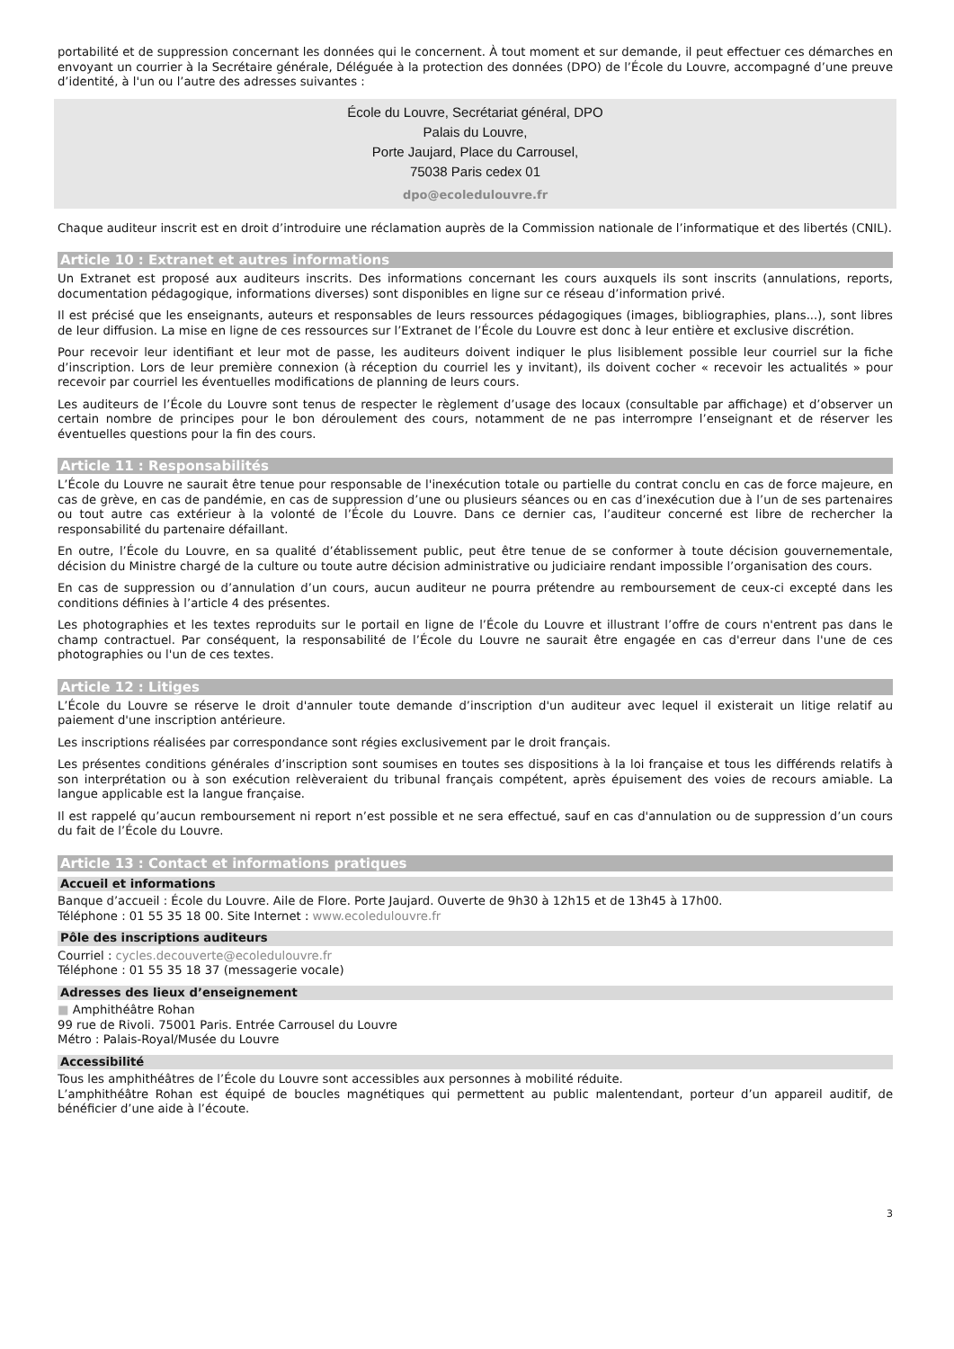portabilité et de suppression concernant les données qui le concernent. À tout moment et sur demande, il peut effectuer ces démarches en envoyant un courrier à la Secrétaire générale, Déléguée à la protection des données (DPO) de l’École du Louvre, accompagné d’une preuve d’identité, à l'un ou l’autre des adresses suivantes :
École du Louvre, Secrétariat général, DPO
Palais du Louvre,
Porte Jaujard, Place du Carrousel,
75038 Paris cedex 01
dpo@ecoledulouvre.fr
Chaque auditeur inscrit est en droit d’introduire une réclamation auprès de la Commission nationale de l’informatique et des libertés (CNIL).
Article 10 : Extranet et autres informations
Un Extranet est proposé aux auditeurs inscrits. Des informations concernant les cours auxquels ils sont inscrits (annulations, reports, documentation pédagogique, informations diverses) sont disponibles en ligne sur ce réseau d’information privé.
Il est précisé que les enseignants, auteurs et responsables de leurs ressources pédagogiques (images, bibliographies, plans...), sont libres de leur diffusion. La mise en ligne de ces ressources sur l’Extranet de l’École du Louvre est donc à leur entière et exclusive discrétion.
Pour recevoir leur identifiant et leur mot de passe, les auditeurs doivent indiquer le plus lisiblement possible leur courriel sur la fiche d’inscription. Lors de leur première connexion (à réception du courriel les y invitant), ils doivent cocher « recevoir les actualités » pour recevoir par courriel les éventuelles modifications de planning de leurs cours.
Les auditeurs de l’École du Louvre sont tenus de respecter le règlement d’usage des locaux (consultable par affichage) et d’observer un certain nombre de principes pour le bon déroulement des cours, notamment de ne pas interrompre l’enseignant et de réserver les éventuelles questions pour la fin des cours.
Article 11 : Responsabilités
L’École du Louvre ne saurait être tenue pour responsable de l'inexécution totale ou partielle du contrat conclu en cas de force majeure, en cas de grève, en cas de pandémie, en cas de suppression d’une ou plusieurs séances ou en cas d’inexécution due à l’un de ses partenaires ou tout autre cas extérieur à la volonté de l’École du Louvre. Dans ce dernier cas, l’auditeur concerné est libre de rechercher la responsabilité du partenaire défaillant.
En outre, l’École du Louvre, en sa qualité d’établissement public, peut être tenue de se conformer à toute décision gouvernementale, décision du Ministre chargé de la culture ou toute autre décision administrative ou judiciaire rendant impossible l’organisation des cours.
En cas de suppression ou d’annulation d’un cours, aucun auditeur ne pourra prétendre au remboursement de ceux-ci excepté dans les conditions définies à l’article 4 des présentes.
Les photographies et les textes reproduits sur le portail en ligne de l’École du Louvre et illustrant l’offre de cours n'entrent pas dans le champ contractuel. Par conséquent, la responsabilité de l’École du Louvre ne saurait être engagée en cas d'erreur dans l'une de ces photographies ou l'un de ces textes.
Article 12 : Litiges
L’École du Louvre se réserve le droit d'annuler toute demande d’inscription d'un auditeur avec lequel il existerait un litige relatif au paiement d'une inscription antérieure.
Les inscriptions réalisées par correspondance sont régies exclusivement par le droit français.
Les présentes conditions générales d’inscription sont soumises en toutes ses dispositions à la loi française et tous les différends relatifs à son interprétation ou à son exécution relèveraient du tribunal français compétent, après épuisement des voies de recours amiable. La langue applicable est la langue française.
Il est rappelé qu’aucun remboursement ni report n’est possible et ne sera effectué, sauf en cas d'annulation ou de suppression d’un cours du fait de l’École du Louvre.
Article 13 : Contact et informations pratiques
Accueil et informations
Banque d’accueil : École du Louvre. Aile de Flore. Porte Jaujard. Ouverte de 9h30 à 12h15 et de 13h45 à 17h00.
Téléphone : 01 55 35 18 00. Site Internet : www.ecoledulouvre.fr
Pôle des inscriptions auditeurs
Courriel : cycles.decouverte@ecoledulouvre.fr
Téléphone : 01 55 35 18 37 (messagerie vocale)
Adresses des lieux d’enseignement
■ Amphithéâtre Rohan
99 rue de Rivoli. 75001 Paris. Entrée Carrousel du Louvre
Métro : Palais-Royal/Musée du Louvre
Accessibilité
Tous les amphithéâtres de l’École du Louvre sont accessibles aux personnes à mobilité réduite.
L’amphithéâtre Rohan est équipé de boucles magnétiques qui permettent au public malentendant, porteur d’un appareil auditif, de bénéficier d’une aide à l’écoute.
3